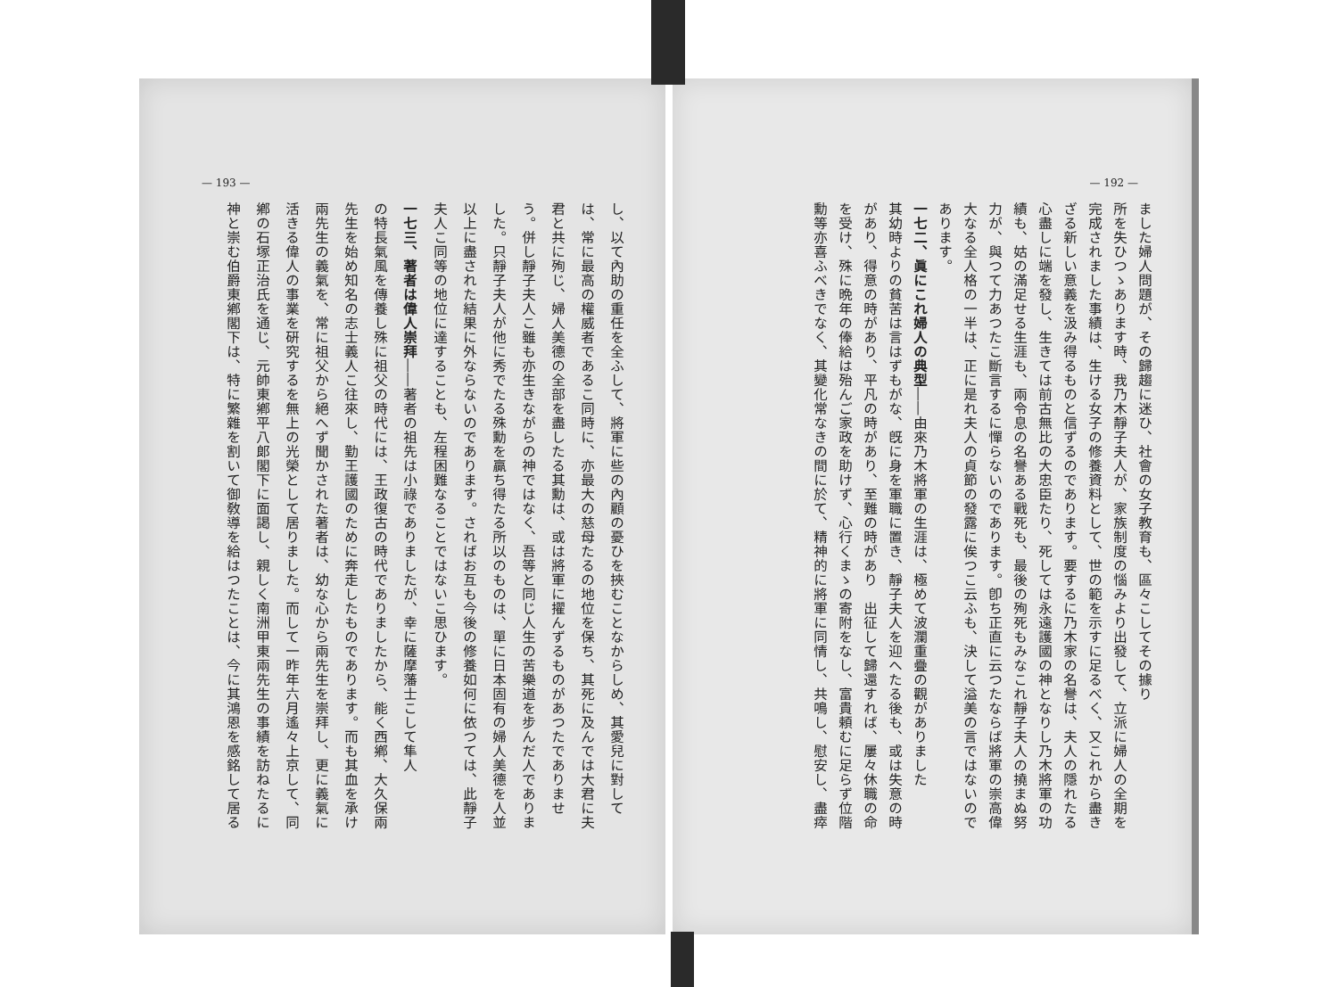— 192 —
ました婦人問題が、その歸趨に迷ひ、社會の女子教育も、區々こしてその據り
所を失ひつゝあります時、我乃木靜子夫人が、家族制度の惱みより出發して、立派に婦人の全期を
完成されました事績は、生ける女子の修養資料として、世の範を示すに足るべく、又これから盡き
ざる新しい意義を汲み得るものと信ずるのであります。要するに乃木家の名譽は、夫人の隱れたる
心盡しに端を發し、生きては前古無比の大忠臣たり、死しては永遠護國の神となりし乃木將軍の功
績も、姑の滿足せる生涯も、兩令息の名譽ある戰死も、最後の殉死もみなこれ靜子夫人の撓まぬ努
力が、與つて力あつたこ斷言するに憚らないのであります。卽ち正直に云つたならば將軍の崇高偉
大なる全人格の一半は、正に是れ夫人の貞節の發露に俟つこ云ふも、決して溢美の言ではないので
あります。
一七二、眞にこれ婦人の典型――由來乃木將軍の生涯は、極めて波瀾重疊の觀がありました
其幼時よりの貧苦は言はずもがな、旣に身を軍職に置き、靜子夫人を迎へたる後も、或は失意の時
があり、得意の時があり、平凡の時があり、至難の時があり　出征して歸還すれば、屢々休職の命
を受け、殊に晩年の俸給は殆んご家政を助けず、心行くまゝの寄附をなし、富貴頼むに足らず位階
勳等亦喜ふべきでなく、其變化常なきの間に於て、精神的に將軍に同情し、共鳴し、慰安し、盡瘁
— 193 —
し、以て內助の重任を全ふして、將軍に些の內顧の憂ひを挾むことなからしめ、其愛兒に對して
は、常に最高の權威者であるこ同時に、亦最大の慈母たるの地位を保ち、其死に及んでは大君に夫
君と共に殉じ、婦人美德の全部を盡したる其勳は、或は將軍に擢んずるものがあつたでありませ
う。併し靜子夫人こ雖も亦生きながらの神ではなく、吾等と同じ人生の苦樂道を步んだ人でありま
した。只靜子夫人が他に秀でたる殊勳を贏ち得たる所以のものは、單に日本固有の婦人美德を人並
以上に盡された結果に外ならないのであります。さればお互も今後の修養如何に依つては、此靜子
夫人こ同等の地位に達することも、左程困難なることではないこ思ひます。
一七三、著者は偉人崇拜――著者の祖先は小祿でありましたが、幸に薩摩藩士こして隼人
の特長氣風を傳養し殊に祖父の時代には、王政復古の時代でありましたから、能く西鄕、大久保兩
先生を始め知名の志士義人こ往來し、勤王護國のために奔走したものであります。而も其血を承け
兩先生の義氣を、常に祖父から絕へず聞かされた著者は、幼な心から兩先生を崇拜し、更に義氣に
活きる偉人の事業を硏究するを無上の光榮として居りました。而して一昨年六月遙々上京して、同
鄕の石塚正治氏を通じ、元帥東鄕平八郞閣下に面謁し、親しく南洲甲東兩先生の事績を訪ねたるに
神と崇む伯爵東鄕閣下は、特に繁雜を割いて御敎導を給はつたことは、今に其鴻恩を感銘して居る